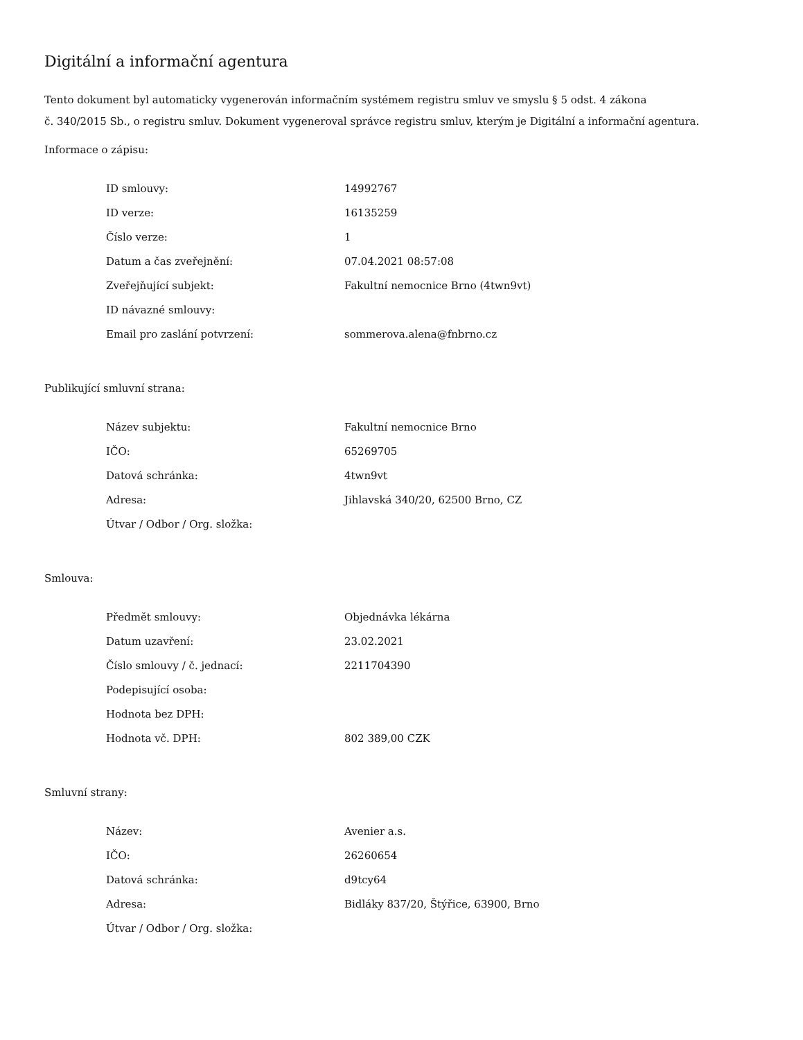Digitální a informační agentura
Tento dokument byl automaticky vygenerován informačním systémem registru smluv ve smyslu § 5 odst. 4 zákona
č. 340/2015 Sb., o registru smluv. Dokument vygeneroval správce registru smluv, kterým je Digitální a informační agentura.
Informace o zápisu:
| ID smlouvy: | 14992767 |
| ID verze: | 16135259 |
| Číslo verze: | 1 |
| Datum a čas zveřejnění: | 07.04.2021 08:57:08 |
| Zveřejňující subjekt: | Fakultní nemocnice Brno (4twn9vt) |
| ID návazné smlouvy: | |
| Email pro zaslání potvrzení: | sommerova.alena@fnbrno.cz |
Publikující smluvní strana:
| Název subjektu: | Fakultní nemocnice Brno |
| IČO: | 65269705 |
| Datová schránka: | 4twn9vt |
| Adresa: | Jihlavská 340/20, 62500 Brno, CZ |
| Útvar / Odbor / Org. složka: | |
Smlouva:
| Předmět smlouvy: | Objednávka lékárna |
| Datum uzavření: | 23.02.2021 |
| Číslo smlouvy / č. jednací: | 2211704390 |
| Podepisující osoba: | |
| Hodnota bez DPH: | |
| Hodnota vč. DPH: | 802 389,00 CZK |
Smluvní strany:
| Název: | Avenier a.s. |
| IČO: | 26260654 |
| Datová schránka: | d9tcy64 |
| Adresa: | Bidláky 837/20, Štýřice, 63900, Brno |
| Útvar / Odbor / Org. složka: | |